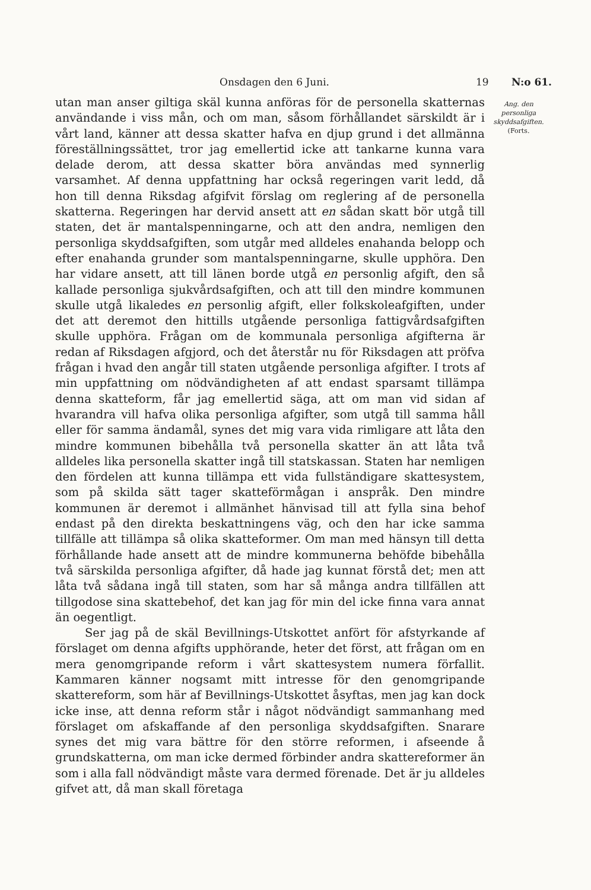Onsdagen den 6 Juni. 19 N:o 61.
utan man anser giltiga skäl kunna anföras för de personella skatternas användande i viss mån, och om man, såsom förhållandet särskildt är i vårt land, känner att dessa skatter hafva en djup grund i det allmänna föreställningssättet, tror jag emellertid icke att tankarne kunna vara delade derom, att dessa skatter böra användas med synnerlig varsamhet. Af denna uppfattning har också regeringen varit ledd, då hon till denna Riksdag afgifvit förslag om reglering af de personella skatterna. Regeringen har dervid ansett att en sådan skatt bör utgå till staten, det är mantalspenningarne, och att den andra, nemligen den personliga skyddsafgiften, som utgår med alldeles enahanda belopp och efter enahanda grunder som mantalspenningarne, skulle upphöra. Den har vidare ansett, att till länen borde utgå en personlig afgift, den så kallade personliga sjukvårdsafgiften, och att till den mindre kommunen skulle utgå likaledes en personlig afgift, eller folkskoleafgiften, under det att deremot den hittills utgående personliga fattigvårdsafgiften skulle upphöra. Frågan om de kommunala personliga afgifterna är redan af Riksdagen afgjord, och det återstår nu för Riksdagen att pröfva frågan i hvad den angår till staten utgående personliga afgifter. I trots af min uppfattning om nödvändigheten af att endast sparsamt tillämpa denna skatteform, får jag emellertid säga, att om man vid sidan af hvarandra vill hafva olika personliga afgifter, som utgå till samma håll eller för samma ändamål, synes det mig vara vida rimligare att låta den mindre kommunen bibehålla två personella skatter än att låta två alldeles lika personella skatter ingå till statskassan. Staten har nemligen den fördelen att kunna tillämpa ett vida fullständigare skattesystem, som på skilda sätt tager skatteförmågan i anspråk. Den mindre kommunen är deremot i allmänhet hänvisad till att fylla sina behof endast på den direkta beskattningens väg, och den har icke samma tillfälle att tillämpa så olika skatteformer. Om man med hänsyn till detta förhållande hade ansett att de mindre kommunerna behöfde bibehålla två särskilda personliga afgifter, då hade jag kunnat förstå det; men att låta två sådana ingå till staten, som har så många andra tillfällen att tillgodose sina skattebehof, det kan jag för min del icke finna vara annat än oegentligt.
Ser jag på de skäl Bevillnings-Utskottet anfört för afstyrkande af förslaget om denna afgifts upphörande, heter det först, att frågan om en mera genomgripande reform i vårt skattesystem numera förfallit. Kammaren känner nogsamt mitt intresse för den genomgripande skattereform, som här af Bevillnings-Utskottet åsyftas, men jag kan dock icke inse, att denna reform står i något nödvändigt sammanhang med förslaget om afskaffande af den personliga skyddsafgiften. Snarare synes det mig vara bättre för den större reformen, i afseende å grundskatterna, om man icke dermed förbinder andra skattereformer än som i alla fall nödvändigt måste vara dermed förenade. Det är ju alldeles gifvet att, då man skall företaga
Ang. den personliga skyddsafgiften.
(Forts.